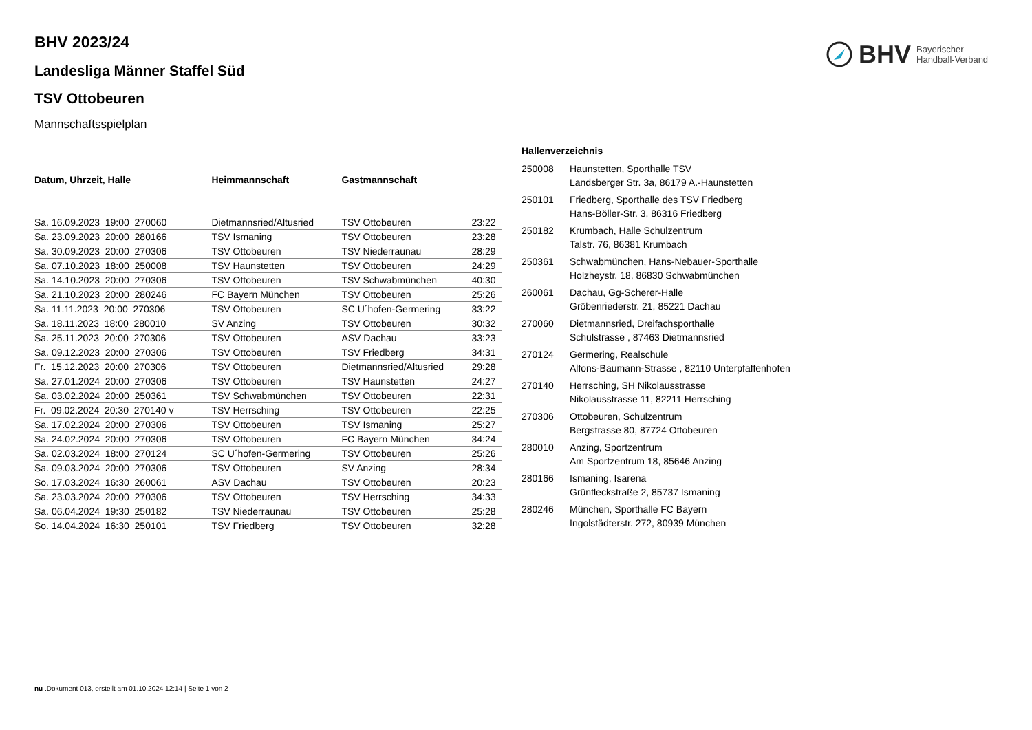BHV Bayerischer
Handball-Verband
BHV 2023/24
Landesliga Männer Staffel Süd
TSV Ottobeuren
Mannschaftsspielplan
| Datum, Uhrzeit, Halle | Heimmannschaft | Gastmannschaft | |
| --- | --- | --- | --- |
| Sa. 16.09.2023 19:00 270060 | Dietmannsried/Altusried | TSV Ottobeuren | 23:22 |
| Sa. 23.09.2023 20:00 280166 | TSV Ismaning | TSV Ottobeuren | 23:28 |
| Sa. 30.09.2023 20:00 270306 | TSV Ottobeuren | TSV Niederraunau | 28:29 |
| Sa. 07.10.2023 18:00 250008 | TSV Haunstetten | TSV Ottobeuren | 24:29 |
| Sa. 14.10.2023 20:00 270306 | TSV Ottobeuren | TSV Schwabmünchen | 40:30 |
| Sa. 21.10.2023 20:00 280246 | FC Bayern München | TSV Ottobeuren | 25:26 |
| Sa. 11.11.2023 20:00 270306 | TSV Ottobeuren | SC U´hofen-Germering | 33:22 |
| Sa. 18.11.2023 18:00 280010 | SV Anzing | TSV Ottobeuren | 30:32 |
| Sa. 25.11.2023 20:00 270306 | TSV Ottobeuren | ASV Dachau | 33:23 |
| Sa. 09.12.2023 20:00 270306 | TSV Ottobeuren | TSV Friedberg | 34:31 |
| Fr. 15.12.2023 20:00 270306 | TSV Ottobeuren | Dietmannsried/Altusried | 29:28 |
| Sa. 27.01.2024 20:00 270306 | TSV Ottobeuren | TSV Haunstetten | 24:27 |
| Sa. 03.02.2024 20:00 250361 | TSV Schwabmünchen | TSV Ottobeuren | 22:31 |
| Fr. 09.02.2024 20:30 270140 v | TSV Herrsching | TSV Ottobeuren | 22:25 |
| Sa. 17.02.2024 20:00 270306 | TSV Ottobeuren | TSV Ismaning | 25:27 |
| Sa. 24.02.2024 20:00 270306 | TSV Ottobeuren | FC Bayern München | 34:24 |
| Sa. 02.03.2024 18:00 270124 | SC U´hofen-Germering | TSV Ottobeuren | 25:26 |
| Sa. 09.03.2024 20:00 270306 | TSV Ottobeuren | SV Anzing | 28:34 |
| So. 17.03.2024 16:30 260061 | ASV Dachau | TSV Ottobeuren | 20:23 |
| Sa. 23.03.2024 20:00 270306 | TSV Ottobeuren | TSV Herrsching | 34:33 |
| Sa. 06.04.2024 19:30 250182 | TSV Niederraunau | TSV Ottobeuren | 25:28 |
| So. 14.04.2024 16:30 250101 | TSV Friedberg | TSV Ottobeuren | 32:28 |
| Hallenverzeichnis | |
| --- | --- |
| 250008 | Haunstetten, Sporthalle TSV Landsberger Str. 3a, 86179 A.-Haunstetten |
| 250101 | Friedberg, Sporthalle des TSV Friedberg Hans-Böller-Str. 3, 86316 Friedberg |
| 250182 | Krumbach, Halle Schulzentrum Talstr. 76, 86381 Krumbach |
| 250361 | Schwabmünchen, Hans-Nebauer-Sporthalle Holzheystr. 18, 86830 Schwabmünchen |
| 260061 | Dachau, Gg-Scherer-Halle Gröbenriederstr. 21, 85221 Dachau |
| 270060 | Dietmannsried, Dreifachsporthalle Schulstrasse , 87463 Dietmannsried |
| 270124 | Germering, Realschule Alfons-Baumann-Strasse , 82110 Unterpfaffenhofen |
| 270140 | Herrsching, SH Nikolausstrasse Nikolausstrasse 11, 82211 Herrsching |
| 270306 | Ottobeuren, Schulzentrum Bergstrasse 80, 87724 Ottobeuren |
| 280010 | Anzing, Sportzentrum Am Sportzentrum 18, 85646 Anzing |
| 280166 | Ismaning, Isarena Grünfleckstraße 2, 85737 Ismaning |
| 280246 | München, Sporthalle FC Bayern Ingolstädterstr. 272, 80939 München |
nu .Dokument 013, erstellt am 01.10.2024 12:14 | Seite 1 von 2